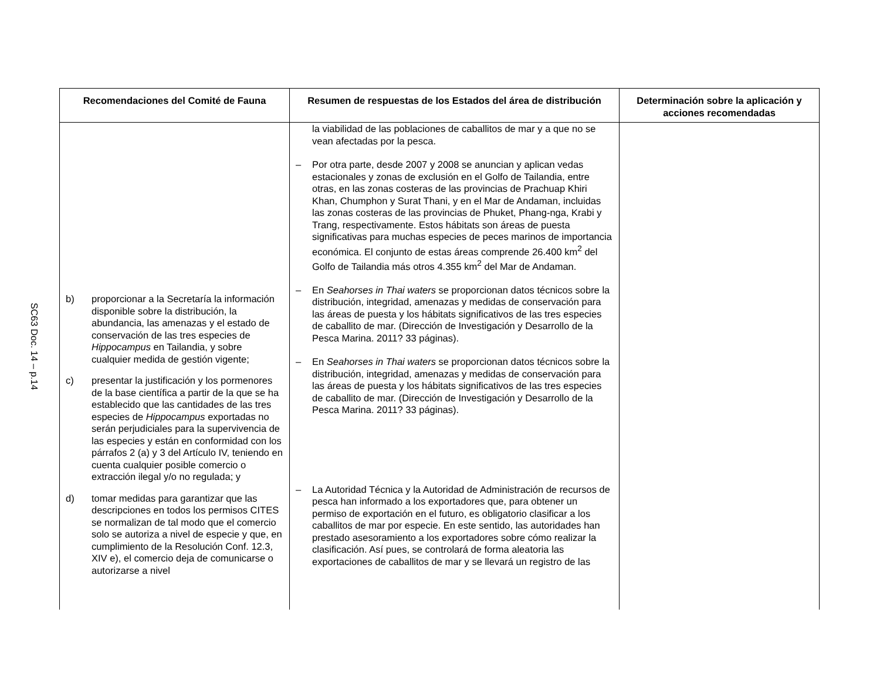SC63 Doc. 14 – p.14
| Recomendaciones del Comité de Fauna | Resumen de respuestas de los Estados del área de distribución | Determinación sobre la aplicación y acciones recomendadas |
| --- | --- | --- |
| b) proporcionar a la Secretaría la información disponible sobre la distribución, la abundancia, las amenazas y el estado de conservación de las tres especies de Hippocampus en Tailandia, y sobre cualquier medida de gestión vigente; c) presentar la justificación y los pormenores de la base científica a partir de la que se ha establecido que las cantidades de las tres especies de Hippocampus exportadas no serán perjudiciales para la supervivencia de las especies y están en conformidad con los párrafos 2 (a) y 3 del Artículo IV, teniendo en cuenta cualquier posible comercio o extracción ilegal y/o no regulada; y d) tomar medidas para garantizar que las descripciones en todos los permisos CITES se normalizan de tal modo que el comercio solo se autoriza a nivel de especie y que, en cumplimiento de la Resolución Conf. 12.3, XIV e), el comercio deja de comunicarse o autorizarse a nivel | la viabilidad de las poblaciones de caballitos de mar y a que no se vean afectadas por la pesca. – Por otra parte, desde 2007 y 2008 se anuncian y aplican vedas estacionales y zonas de exclusión en el Golfo de Tailandia, entre otras, en las zonas costeras de las provincias de Prachuap Khiri Khan, Chumphon y Surat Thani, y en el Mar de Andaman, incluidas las zonas costeras de las provincias de Phuket, Phang-nga, Krabi y Trang, respectivamente. Estos hábitats son áreas de puesta significativas para muchas especies de peces marinos de importancia económica. El conjunto de estas áreas comprende 26.400 km<sup>2</sup> del Golfo de Tailandia más otros 4.355 km<sup>2</sup> del Mar de Andaman. – En Seahorses in Thai waters se proporcionan datos técnicos sobre la distribución, integridad, amenazas y medidas de conservación para las áreas de puesta y los hábitats significativos de las tres especies de caballito de mar. (Dirección de Investigación y Desarrollo de la Pesca Marina. 2011? 33 páginas). – En Seahorses in Thai waters se proporcionan datos técnicos sobre la distribución, integridad, amenazas y medidas de conservación para las áreas de puesta y los hábitats significativos de las tres especies de caballito de mar. (Dirección de Investigación y Desarrollo de la Pesca Marina. 2011? 33 páginas). – La Autoridad Técnica y la Autoridad de Administración de recursos de pesca han informado a los exportadores que, para obtener un permiso de exportación en el futuro, es obligatorio clasificar a los caballitos de mar por especie. En este sentido, las autoridades han prestado asesoramiento a los exportadores sobre cómo realizar la clasificación. Así pues, se controlará de forma aleatoria las exportaciones de caballitos de mar y se llevará un registro de las | |